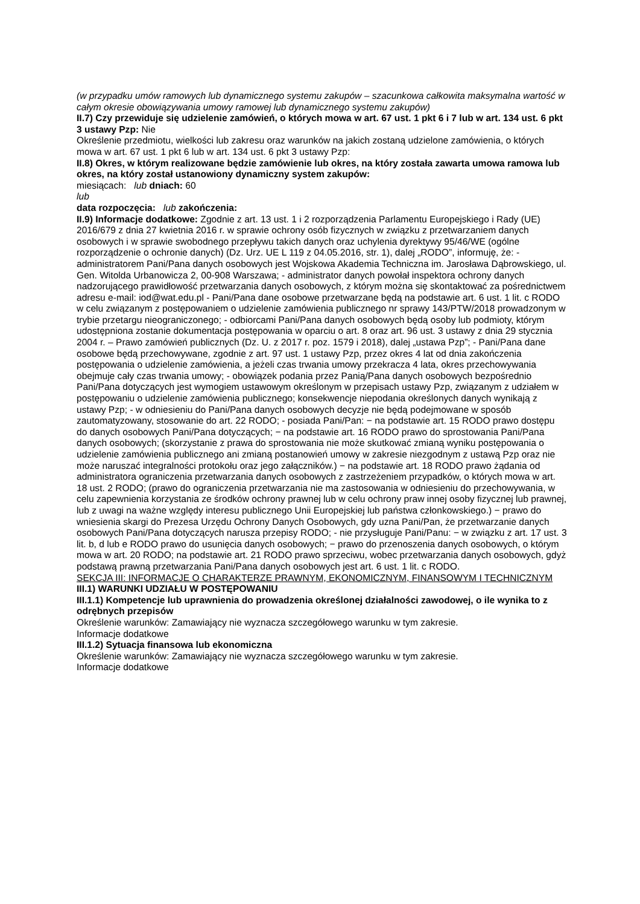(w przypadku umów ramowych lub dynamicznego systemu zakupów – szacunkowa całkowita maksymalna wartość w całym okresie obowiązywania umowy ramowej lub dynamicznego systemu zakupów)
II.7) Czy przewiduje się udzielenie zamówień, o których mowa w art. 67 ust. 1 pkt 6 i 7 lub w art. 134 ust. 6 pkt 3 ustawy Pzp: Nie
Określenie przedmiotu, wielkości lub zakresu oraz warunków na jakich zostaną udzielone zamówienia, o których mowa w art. 67 ust. 1 pkt 6 lub w art. 134 ust. 6 pkt 3 ustawy Pzp:
II.8) Okres, w którym realizowane będzie zamówienie lub okres, na który została zawarta umowa ramowa lub okres, na który został ustanowiony dynamiczny system zakupów:
miesiącach: lub dniach: 60
lub
data rozpoczęcia: lub zakończenia:
II.9) Informacje dodatkowe: Zgodnie z art. 13 ust. 1 i 2 rozporządzenia Parlamentu Europejskiego i Rady (UE) 2016/679 z dnia 27 kwietnia 2016 r. w sprawie ochrony osób fizycznych w związku z przetwarzaniem danych osobowych i w sprawie swobodnego przepływu takich danych oraz uchylenia dyrektywy 95/46/WE (ogólne rozporządzenie o ochronie danych) (Dz. Urz. UE L 119 z 04.05.2016, str. 1), dalej „RODO”, informuję, że: - administratorem Pani/Pana danych osobowych jest Wojskowa Akademia Techniczna im. Jarosława Dąbrowskiego, ul. Gen. Witolda Urbanowicza 2, 00-908 Warszawa; - administrator danych powołał inspektora ochrony danych nadzorującego prawidłowość przetwarzania danych osobowych, z którym można się skontaktować za pośrednictwem adresu e-mail: iod@wat.edu.pl - Pani/Pana dane osobowe przetwarzane będą na podstawie art. 6 ust. 1 lit. c RODO w celu związanym z postępowaniem o udzielenie zamówienia publicznego nr sprawy 143/PTW/2018 prowadzonym w trybie przetargu nieograniczonego; - odbiorcami Pani/Pana danych osobowych będą osoby lub podmioty, którym udostępniona zostanie dokumentacja postępowania w oparciu o art. 8 oraz art. 96 ust. 3 ustawy z dnia 29 stycznia 2004 r. – Prawo zamówień publicznych (Dz. U. z 2017 r. poz. 1579 i 2018), dalej „ustawa Pzp”; - Pani/Pana dane osobowe będą przechowywane, zgodnie z art. 97 ust. 1 ustawy Pzp, przez okres 4 lat od dnia zakończenia postępowania o udzielenie zamówienia, a jeżeli czas trwania umowy przekracza 4 lata, okres przechowywania obejmuje cały czas trwania umowy; - obowiązek podania przez Panią/Pana danych osobowych bezpośrednio Pani/Pana dotyczących jest wymogiem ustawowym określonym w przepisach ustawy Pzp, związanym z udziałem w postępowaniu o udzielenie zamówienia publicznego; konsekwencje niepodania określonych danych wynikają z ustawy Pzp; - w odniesieniu do Pani/Pana danych osobowych decyzje nie będą podejmowane w sposób zautomatyzowany, stosowanie do art. 22 RODO; - posiada Pani/Pan: − na podstawie art. 15 RODO prawo dostępu do danych osobowych Pani/Pana dotyczących; − na podstawie art. 16 RODO prawo do sprostowania Pani/Pana danych osobowych; (skorzystanie z prawa do sprostowania nie może skutkować zmianą wyniku postępowania o udzielenie zamówienia publicznego ani zmianą postanowień umowy w zakresie niezgodnym z ustawą Pzp oraz nie może naruszać integralności protokołu oraz jego załączników.) − na podstawie art. 18 RODO prawo żądania od administratora ograniczenia przetwarzania danych osobowych z zastrzeżeniem przypadków, o których mowa w art. 18 ust. 2 RODO; (prawo do ograniczenia przetwarzania nie ma zastosowania w odniesieniu do przechowywania, w celu zapewnienia korzystania ze środków ochrony prawnej lub w celu ochrony praw innej osoby fizycznej lub prawnej, lub z uwagi na ważne względy interesu publicznego Unii Europejskiej lub państwa członkowskiego.) − prawo do wniesienia skargi do Prezesa Urzędu Ochrony Danych Osobowych, gdy uzna Pani/Pan, że przetwarzanie danych osobowych Pani/Pana dotyczących narusza przepisy RODO; - nie przysługuje Pani/Panu: − w związku z art. 17 ust. 3 lit. b, d lub e RODO prawo do usunięcia danych osobowych; − prawo do przenoszenia danych osobowych, o którym mowa w art. 20 RODO; na podstawie art. 21 RODO prawo sprzeciwu, wobec przetwarzania danych osobowych, gdyż podstawą prawną przetwarzania Pani/Pana danych osobowych jest art. 6 ust. 1 lit. c RODO.
SEKCJA III: INFORMACJE O CHARAKTERZE PRAWNYM, EKONOMICZNYM, FINANSOWYM I TECHNICZNYM
III.1) WARUNKI UDZIAŁU W POSTĘPOWANIU
III.1.1) Kompetencje lub uprawnienia do prowadzenia określonej działalności zawodowej, o ile wynika to z odrębnych przepisów
Określenie warunków: Zamawiający nie wyznacza szczegółowego warunku w tym zakresie.
Informacje dodatkowe
III.1.2) Sytuacja finansowa lub ekonomiczna
Określenie warunków: Zamawiający nie wyznacza szczegółowego warunku w tym zakresie.
Informacje dodatkowe